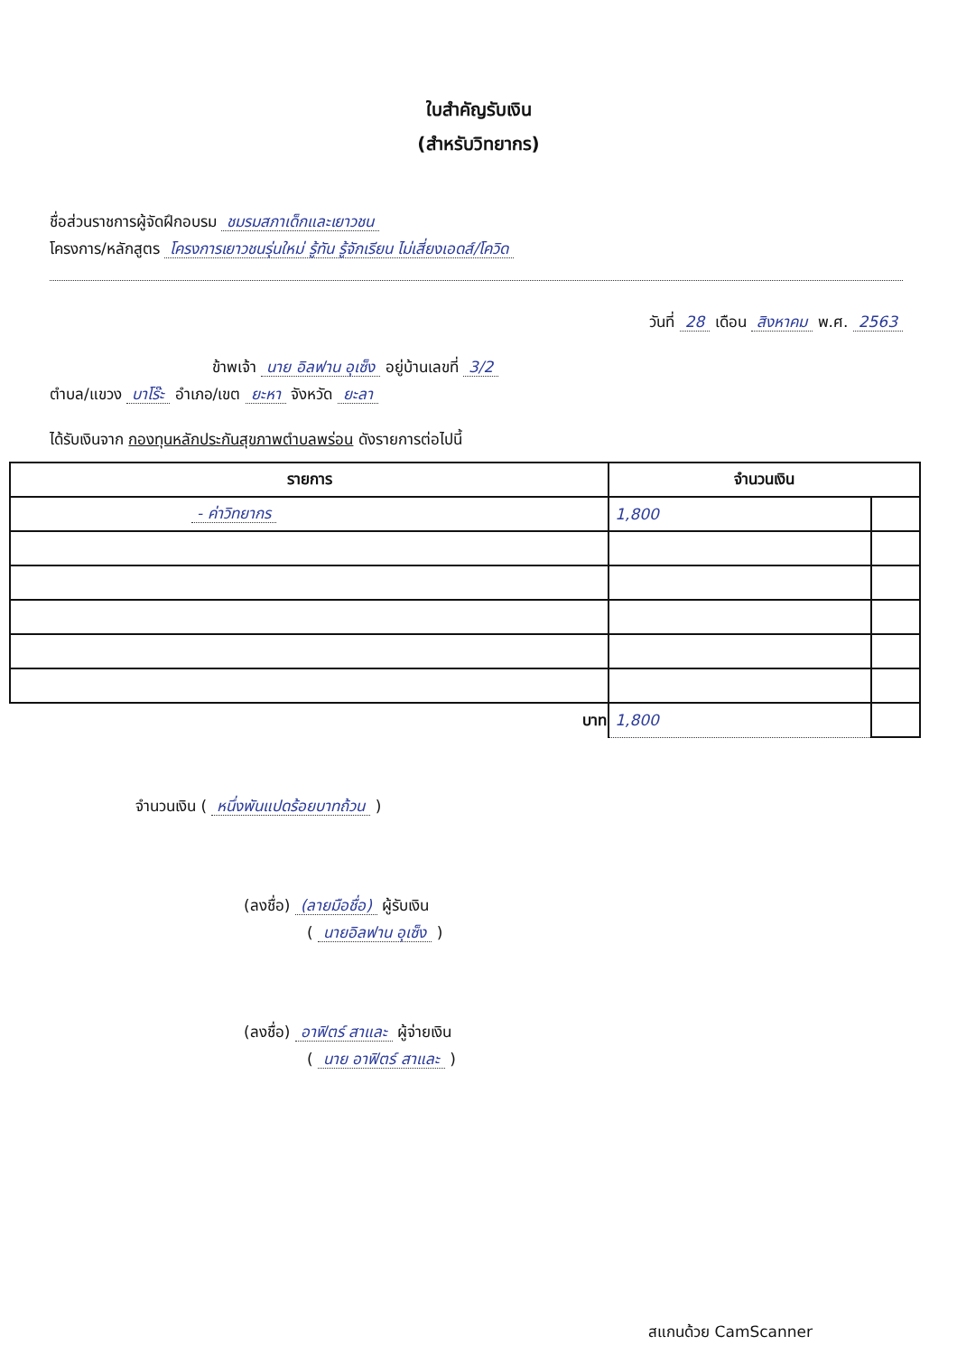ใบสำคัญรับเงิน
(สำหรับวิทยากร)
ชื่อส่วนราชการผู้จัดฝึกอบรม ชมรมสภาเด็กและเยาวชน
โครงการ/หลักสูตร โครงการเยาวชนรุ่นใหม่ รู้ทัน รู้จักเรียน ไม่เสี่ยงเอดส์/โควิด
วันที่ 28 เดือน สิงหาคม พ.ศ. 2563
ข้าพเจ้า นาย อิลฟาน อุเซ็ง อยู่บ้านเลขที่ 3/2
ตำบล/แขวง บาโร๊ะ อำเภอ/เขต ยะหา จังหวัด ยะลา
ได้รับเงินจาก กองทุนหลักประกันสุขภาพตำบลพร่อน ดังรายการต่อไปนี้
| รายการ | จำนวนเงิน | |
| --- | --- | --- |
| - ค่าวิทยากร | 1,800 | |
| บาท | 1,800 | |
จำนวนเงิน ( หนึ่งพันแปดร้อยบาทถ้วน )
(ลงชื่อ) (ลายมือชื่อ) ผู้รับเงิน
( นายอิลฟาน อุเซ็ง )
(ลงชื่อ) อาฟิตร์ สาและ ผู้จ่ายเงิน
( นาย อาฟิตร์ สาและ )
สแกนด้วย CamScanner